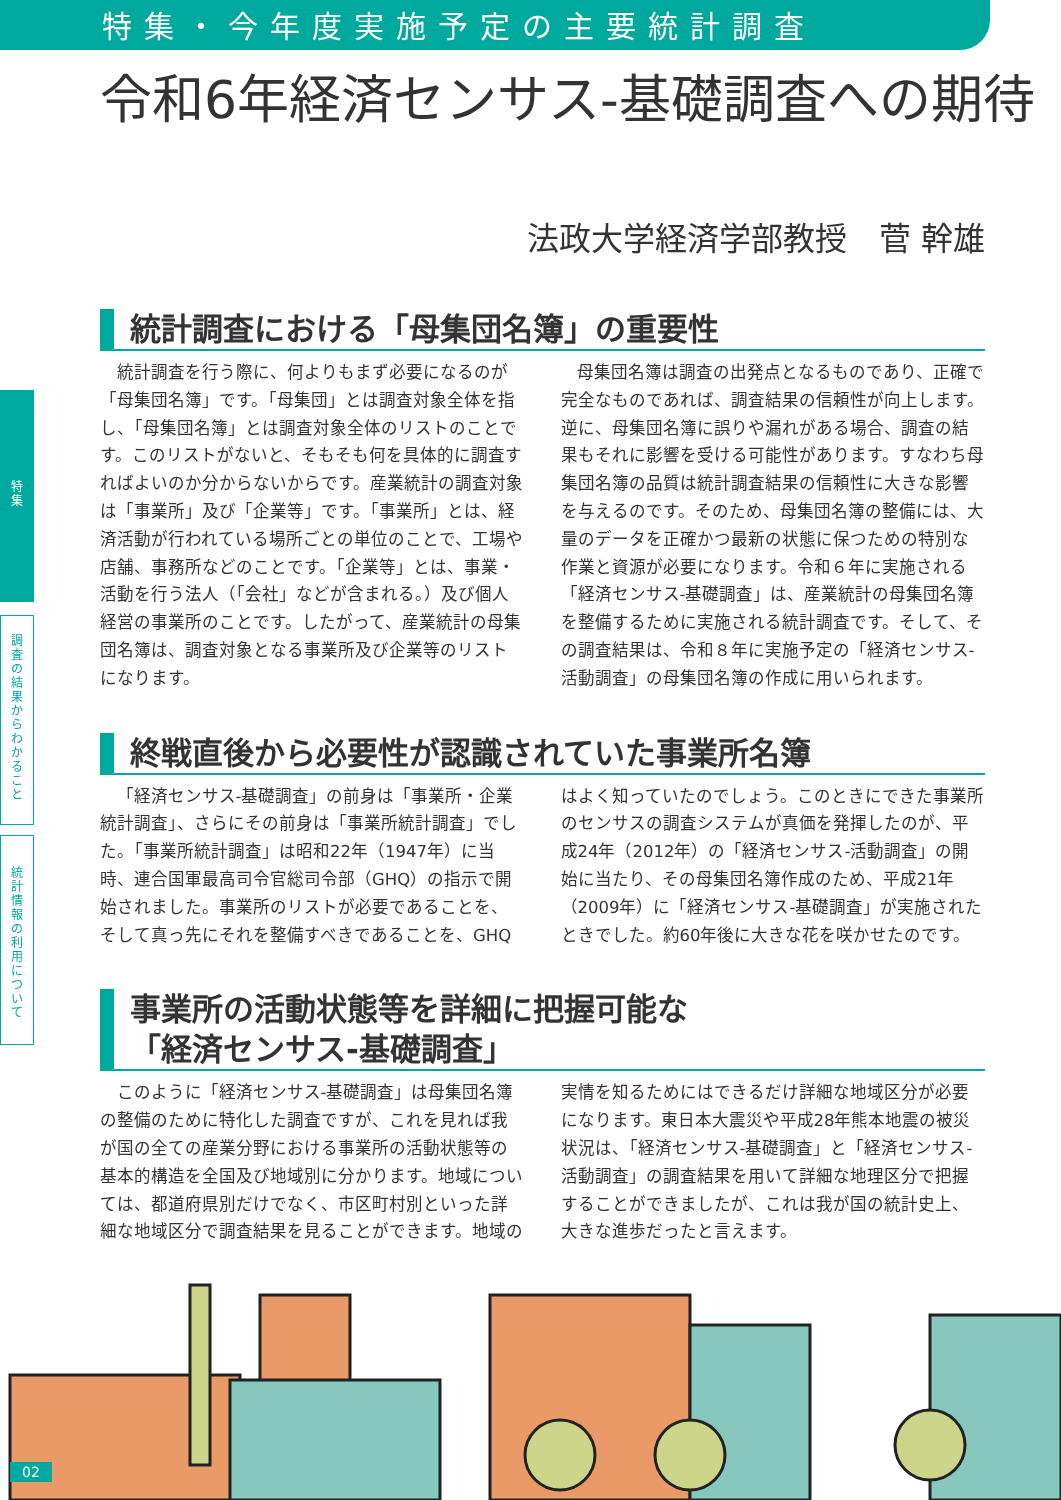特集・今年度実施予定の主要統計調査
令和6年経済センサス-基礎調査への期待
法政大学経済学部教授　菅 幹雄
統計調査における「母集団名簿」の重要性
統計調査を行う際に、何よりもまず必要になるのが「母集団名簿」です。「母集団」とは調査対象全体を指し、「母集団名簿」とは調査対象全体のリストのことです。このリストがないと、そもそも何を具体的に調査すればよいのか分からないからです。産業統計の調査対象は「事業所」及び「企業等」です。「事業所」とは、経済活動が行われている場所ごとの単位のことで、工場や店舗、事務所などのことです。「企業等」とは、事業・活動を行う法人（「会社」などが含まれる。）及び個人経営の事業所のことです。したがって、産業統計の母集団名簿は、調査対象となる事業所及び企業等のリストになります。
母集団名簿は調査の出発点となるものであり、正確で完全なものであれば、調査結果の信頼性が向上します。逆に、母集団名簿に誤りや漏れがある場合、調査の結果もそれに影響を受ける可能性があります。すなわち母集団名簿の品質は統計調査結果の信頼性に大きな影響を与えるのです。そのため、母集団名簿の整備には、大量のデータを正確かつ最新の状態に保つための特別な作業と資源が必要になります。令和６年に実施される「経済センサス-基礎調査」は、産業統計の母集団名簿を整備するために実施される統計調査です。そして、その調査結果は、令和８年に実施予定の「経済センサス-活動調査」の母集団名簿の作成に用いられます。
終戦直後から必要性が認識されていた事業所名簿
「経済センサス-基礎調査」の前身は「事業所・企業統計調査」、さらにその前身は「事業所統計調査」でした。「事業所統計調査」は昭和22年（1947年）に当時、連合国軍最高司令官総司令部（GHQ）の指示で開始されました。事業所のリストが必要であることを、そして真っ先にそれを整備すべきであることを、GHQはよく知っていたのでしょう。このときにできた事業所のセンサスの調査システムが真価を発揮したのが、平成24年（2012年）の「経済センサス-活動調査」の開始に当たり、その母集団名簿作成のため、平成21年（2009年）に「経済センサス-基礎調査」が実施されたときでした。約60年後に大きな花を咲かせたのです。
事業所の活動状態等を詳細に把握可能な
「経済センサス-基礎調査」
このように「経済センサス-基礎調査」は母集団名簿の整備のために特化した調査ですが、これを見れば我が国の全ての産業分野における事業所の活動状態等の基本的構造を全国及び地域別に分かります。地域については、都道府県別だけでなく、市区町村別といった詳細な地域区分で調査結果を見ることができます。地域の実情を知るためにはできるだけ詳細な地域区分が必要になります。東日本大震災や平成28年熊本地震の被災状況は、「経済センサス-基礎調査」と「経済センサス-活動調査」の調査結果を用いて詳細な地理区分で把握することができましたが、これは我が国の統計史上、大きな進歩だったと言えます。
特
集
調
査
の
結
果
か
ら
わ
か
る
こ
と
統
計
情
報
の
利
用
に
つ
い
て
02